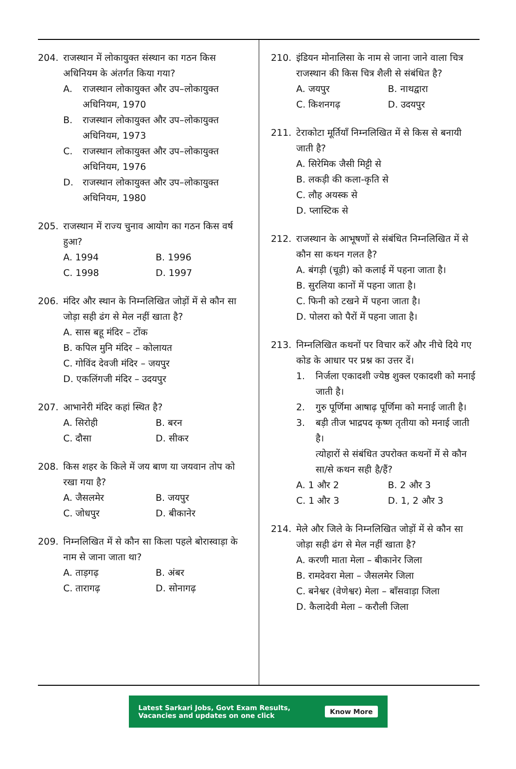204. राजस्थान में लोकायुक्त संस्थान का गठन किस अधिनियम के अंतर्गत किया गया?
A. राजस्थान लोकायुक्त और उप–लोकायुक्त अधिनियम, 1970
B. राजस्थान लोकायुक्त और उप–लोकायुक्त अधिनियम, 1973
C. राजस्थान लोकायुक्त और उप–लोकायुक्त अधिनियम, 1976
D. राजस्थान लोकायुक्त और उप–लोकायुक्त अधिनियम, 1980
205. राजस्थान में राज्य चुनाव आयोग का गठन किस वर्ष हुआ?
A. 1994
B. 1996
C. 1998
D. 1997
206. मंदिर और स्थान के निम्नलिखित जोड़ों में से कौन सा जोड़ा सही ढंग से मेल नहीं खाता है?
A. सास बहू मंदिर – टोंक
B. कपिल मुनि मंदिर – कोलायत
C. गोविंद देवजी मंदिर – जयपुर
D. एकलिंगजी मंदिर – उदयपुर
207. आभानेरी मंदिर कहां स्थित है?
A. सिरोही
B. बरन
C. दौसा
D. सीकर
208. किस शहर के किले में जय बाण या जयवान तोप को रखा गया है?
A. जैसलमेर
B. जयपुर
C. जोधपुर
D. बीकानेर
209. निम्नलिखित में से कौन सा किला पहले बोरास्वाड़ा के नाम से जाना जाता था?
A. ताड़गढ़
B. अंबर
C. तारागढ़
D. सोनागढ़
210. इंडियन मोनालिसा के नाम से जाना जाने वाला चित्र राजस्थान की किस चित्र शैली से संबंधित है?
A. जयपुर
B. नाथद्वारा
C. किशनगढ़
D. उदयपुर
211. टेराकोटा मूर्तियाँ निम्नलिखित में से किस से बनायी जाती है?
A. सिरेमिक जैसी मिट्टी से
B. लकड़ी की कला-कृति से
C. लौह अयस्क से
D. प्लास्टिक से
212. राजस्थान के आभूषणों से संबंधित निम्नलिखित में से कौन सा कथन गलत है?
A. बंगड़ी (चूड़ी) को कलाई में पहना जाता है।
B. सुरलिया कानों में पहना जाता है।
C. फिनी को टखने में पहना जाता है।
D. पोलरा को पैरों में पहना जाता है।
213. निम्नलिखित कथनों पर विचार करें और नीचे दिये गए कोड के आधार पर प्रश्न का उत्तर दें।
1. निर्जला एकादशी ज्येष्ठ शुक्ल एकादशी को मनाई जाती है।
2. गुरु पूर्णिमा आषाढ़ पूर्णिमा को मनाई जाती है।
3. बड़ी तीज भाद्रपद कृष्ण तृतीया को मनाई जाती है।
त्योहारों से संबंधित उपरोक्त कथनों में से कौन सा/से कथन सही है/हैं?
A. 1 और 2
B. 2 और 3
C. 1 और 3
D. 1, 2 और 3
214. मेले और जिले के निम्नलिखित जोड़ों में से कौन सा जोड़ा सही ढंग से मेल नहीं खाता है?
A. करणी माता मेला – बीकानेर जिला
B. रामदेवरा मेला – जैसलमेर जिला
C. बनेश्वर (वेणेश्वर) मेला – बाँसवाड़ा जिला
D. कैलादेवी मेला – करौली जिला
Latest Sarkari Jobs, Govt Exam Results,
Vacancies and updates on one click
Know More